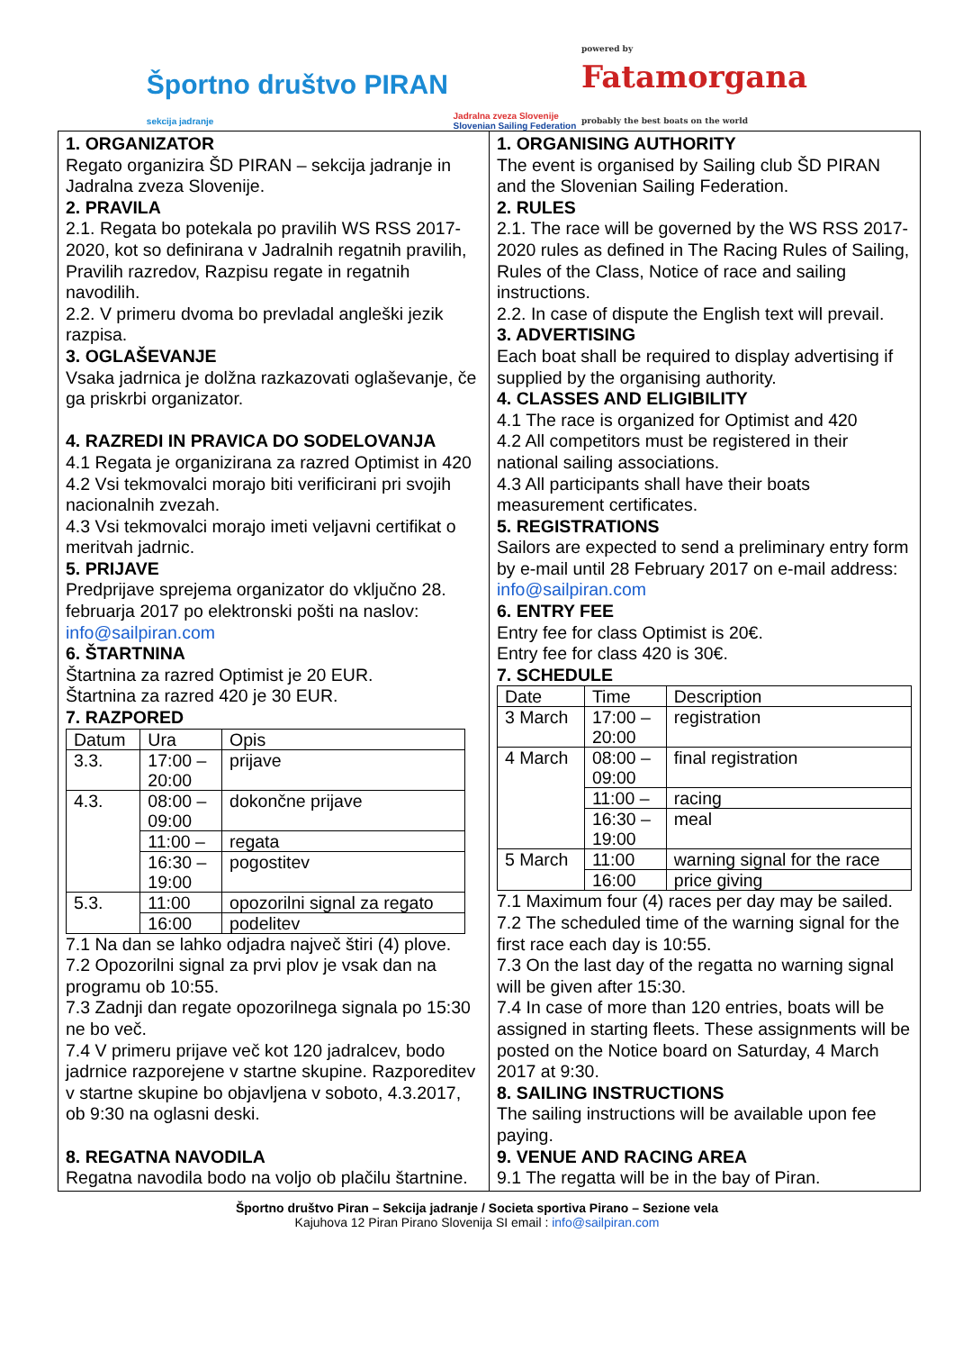Športno društvo PIRAN
sekcija jadranje
Jadralna zveza Slovenije
Slovenian Sailing Federation
powered by
Fatamorgana
probably the best boats on the world
1. ORGANIZATOR
Regato organizira ŠD PIRAN – sekcija jadranje in Jadralna zveza Slovenije.
2. PRAVILA
2.1. Regata bo potekala po pravilih WS RSS 2017-2020, kot so definirana v Jadralnih regatnih pravilih, Pravilih razredov, Razpisu regate in regatnih navodilih.
2.2. V primeru dvoma bo prevladal angleški jezik razpisa.
3. OGLAŠEVANJE
Vsaka jadrnica je dolžna razkazovati oglaševanje, če ga priskrbi organizator.
4. RAZREDI IN PRAVICA DO SODELOVANJA
4.1 Regata je organizirana za razred Optimist in 420
4.2 Vsi tekmovalci morajo biti verificirani pri svojih nacionalnih zvezah.
4.3 Vsi tekmovalci morajo imeti veljavni certifikat o meritvah jadrnic.
5. PRIJAVE
Predprijave sprejema organizator do vključno 28. februarja 2017 po elektronski pošti na naslov: info@sailpiran.com
6. ŠTARTNINA
Štartnina za razred Optimist je 20 EUR.
Štartnina za razred 420 je 30 EUR.
7. RAZPORED
| Datum | Ura | Opis |
| 3.3. | 17:00 – 20:00 | prijave |
| 4.3. | 08:00 – 09:00 | dokončne prijave |
| | 11:00 – | regata |
| | 16:30 – 19:00 | pogostitev |
| 5.3. | 11:00 | opozorilni signal za regato |
| | 16:00 | podelitev |
7.1 Na dan se lahko odjadra največ štiri (4) plove.
7.2 Opozorilni signal za prvi plov je vsak dan na programu ob 10:55.
7.3 Zadnji dan regate opozorilnega signala po 15:30 ne bo več.
7.4 V primeru prijave več kot 120 jadralcev, bodo jadrnice razporejene v startne skupine. Razporeditev v startne skupine bo objavljena v soboto, 4.3.2017, ob 9:30 na oglasni deski.
8. REGATNA NAVODILA
Regatna navodila bodo na voljo ob plačilu štartnine.
1. ORGANISING AUTHORITY
The event is organised by Sailing club ŠD PIRAN and the Slovenian Sailing Federation.
2. RULES
2.1. The race will be governed by the WS RSS 2017-2020 rules as defined in The Racing Rules of Sailing, Rules of the Class, Notice of race and sailing instructions.
2.2. In case of dispute the English text will prevail.
3. ADVERTISING
Each boat shall be required to display advertising if supplied by the organising authority.
4. CLASSES AND ELIGIBILITY
4.1 The race is organized for Optimist and 420
4.2 All competitors must be registered in their national sailing associations.
4.3 All participants shall have their boats measurement certificates.
5. REGISTRATIONS
Sailors are expected to send a preliminary entry form by e-mail until 28 February 2017 on e-mail address: info@sailpiran.com
6. ENTRY FEE
Entry fee for class Optimist is 20€.
Entry fee for class 420 is 30€.
7. SCHEDULE
| Date | Time | Description |
| 3 March | 17:00 – 20:00 | registration |
| 4 March | 08:00 – 09:00 | final registration |
| | 11:00 – | racing |
| | 16:30 – 19:00 | meal |
| 5 March | 11:00 | warning signal for the race |
| | 16:00 | price giving |
7.1 Maximum four (4) races per day may be sailed.
7.2 The scheduled time of the warning signal for the first race each day is 10:55.
7.3 On the last day of the regatta no warning signal will be given after 15:30.
7.4 In case of more than 120 entries, boats will be assigned in starting fleets. These assignments will be posted on the Notice board on Saturday, 4 March 2017 at 9:30.
8. SAILING INSTRUCTIONS
The sailing instructions will be available upon fee paying.
9. VENUE AND RACING AREA
9.1 The regatta will be in the bay of Piran.
Športno društvo Piran – Sekcija jadranje / Societa sportiva Pirano – Sezione vela
Kajuhova 12 Piran Pirano Slovenija SI email : info@sailpiran.com